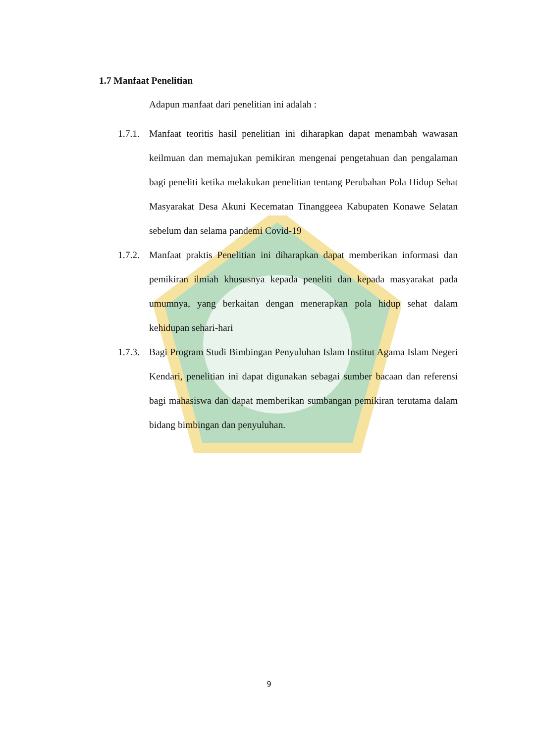1.7 Manfaat Penelitian
Adapun manfaat dari penelitian ini adalah :
1.7.1. Manfaat teoritis hasil penelitian ini diharapkan dapat menambah wawasan keilmuan dan memajukan pemikiran mengenai pengetahuan dan pengalaman bagi peneliti ketika melakukan penelitian tentang Perubahan Pola Hidup Sehat Masyarakat Desa Akuni Kecematan Tinanggeea Kabupaten Konawe Selatan sebelum dan selama pandemi Covid-19
1.7.2. Manfaat praktis Penelitian ini diharapkan dapat memberikan informasi dan pemikiran ilmiah khususnya kepada peneliti dan kepada masyarakat pada umumnya, yang berkaitan dengan menerapkan pola hidup sehat dalam kehidupan sehari-hari
1.7.3. Bagi Program Studi Bimbingan Penyuluhan Islam Institut Agama Islam Negeri Kendari, penelitian ini dapat digunakan sebagai sumber bacaan dan referensi bagi mahasiswa dan dapat memberikan sumbangan pemikiran terutama dalam bidang bimbingan dan penyuluhan.
9